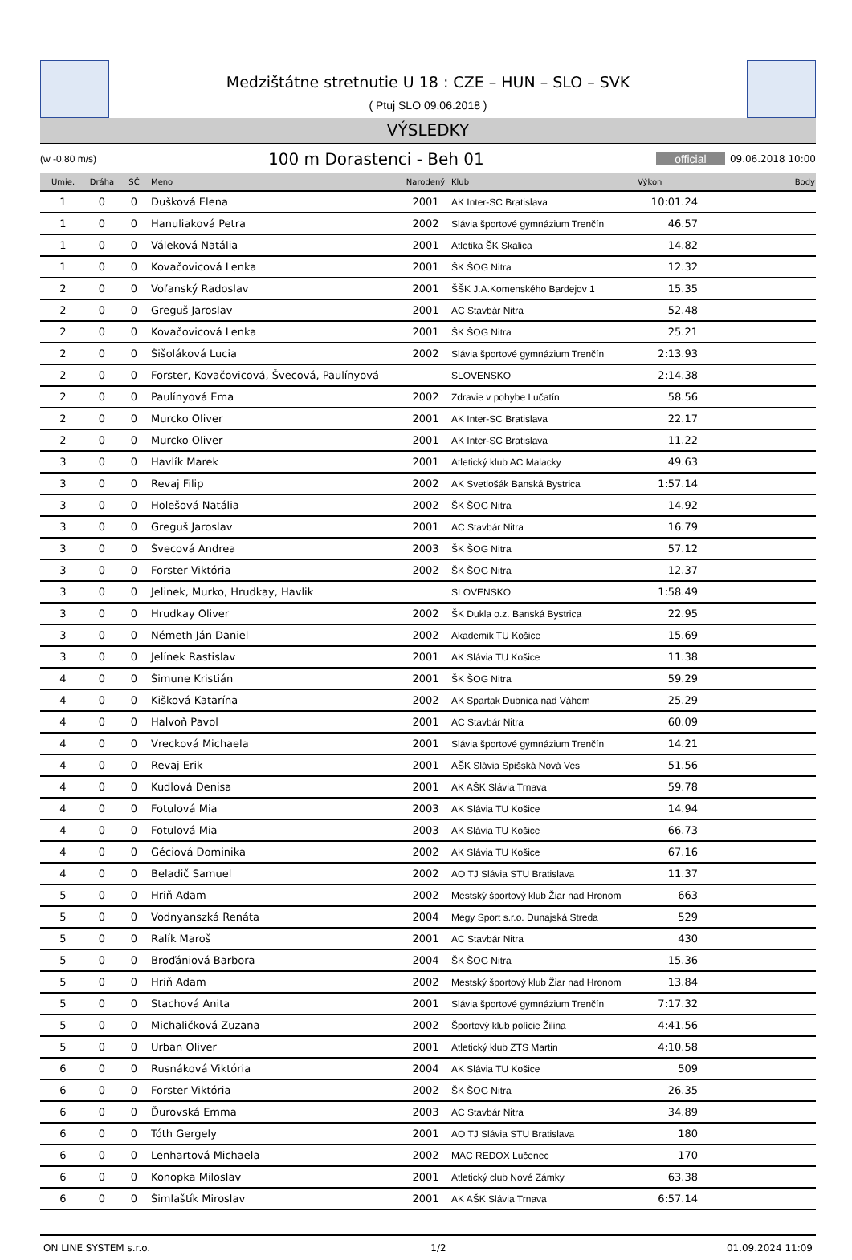Medzištátne stretnutie U 18 : CZE – HUN – SLO – SVK
( Ptuj SLO 09.06.2018 )
VÝSLEDKY
(w -0,80 m/s) 100 m Dorastenci - Beh 01 official 09.06.2018 10:00
| Umie. | Dráha | SČ | Meno | Narodený | Klub | Výkon | Body |
| --- | --- | --- | --- | --- | --- | --- | --- |
| 1 | 0 | 0 | Dušková Elena | 2001 | AK Inter-SC Bratislava | 10:01.24 | |
| 1 | 0 | 0 | Hanuliaková Petra | 2002 | Slávia športové gymnázium Trenčín | 46.57 | |
| 1 | 0 | 0 | Váleková Natália | 2001 | Atletika ŠK Skalica | 14.82 | |
| 1 | 0 | 0 | Kovačovicová Lenka | 2001 | ŠK ŠOG Nitra | 12.32 | |
| 2 | 0 | 0 | Voľanský Radoslav | 2001 | ŠŠK J.A.Komenského Bardejov 1 | 15.35 | |
| 2 | 0 | 0 | Greguš Jaroslav | 2001 | AC Stavbár Nitra | 52.48 | |
| 2 | 0 | 0 | Kovačovicová Lenka | 2001 | ŠK ŠOG Nitra | 25.21 | |
| 2 | 0 | 0 | Šišoláková Lucia | 2002 | Slávia športové gymnázium Trenčín | 2:13.93 | |
| 2 | 0 | 0 | Forster, Kovačovicová, Švecová, Paulínyová | | SLOVENSKO | 2:14.38 | |
| 2 | 0 | 0 | Paulínyová Ema | 2002 | Zdravie v pohybe Lučatín | 58.56 | |
| 2 | 0 | 0 | Murcko Oliver | 2001 | AK Inter-SC Bratislava | 22.17 | |
| 2 | 0 | 0 | Murcko Oliver | 2001 | AK Inter-SC Bratislava | 11.22 | |
| 3 | 0 | 0 | Havlík Marek | 2001 | Atletický klub AC Malacky | 49.63 | |
| 3 | 0 | 0 | Revaj Filip | 2002 | AK Svetlošák Banská Bystrica | 1:57.14 | |
| 3 | 0 | 0 | Holešová Natália | 2002 | ŠK ŠOG Nitra | 14.92 | |
| 3 | 0 | 0 | Greguš Jaroslav | 2001 | AC Stavbár Nitra | 16.79 | |
| 3 | 0 | 0 | Švecová Andrea | 2003 | ŠK ŠOG Nitra | 57.12 | |
| 3 | 0 | 0 | Forster Viktória | 2002 | ŠK ŠOG Nitra | 12.37 | |
| 3 | 0 | 0 | Jelinek, Murko, Hrudkay, Havlik | | SLOVENSKO | 1:58.49 | |
| 3 | 0 | 0 | Hrudkay Oliver | 2002 | ŠK Dukla o.z. Banská Bystrica | 22.95 | |
| 3 | 0 | 0 | Németh Ján Daniel | 2002 | Akademik TU Košice | 15.69 | |
| 3 | 0 | 0 | Jelínek Rastislav | 2001 | AK Slávia TU Košice | 11.38 | |
| 4 | 0 | 0 | Šimune Kristián | 2001 | ŠK ŠOG Nitra | 59.29 | |
| 4 | 0 | 0 | Kišková Katarína | 2002 | AK Spartak Dubnica nad Váhom | 25.29 | |
| 4 | 0 | 0 | Halvoň Pavol | 2001 | AC Stavbár Nitra | 60.09 | |
| 4 | 0 | 0 | Vrecková Michaela | 2001 | Slávia športové gymnázium Trenčín | 14.21 | |
| 4 | 0 | 0 | Revaj Erik | 2001 | AŠK Slávia Spišská Nová Ves | 51.56 | |
| 4 | 0 | 0 | Kudlová Denisa | 2001 | AK AŠK Slávia Trnava | 59.78 | |
| 4 | 0 | 0 | Fotulová Mia | 2003 | AK Slávia TU Košice | 14.94 | |
| 4 | 0 | 0 | Fotulová Mia | 2003 | AK Slávia TU Košice | 66.73 | |
| 4 | 0 | 0 | Géciová Dominika | 2002 | AK Slávia TU Košice | 67.16 | |
| 4 | 0 | 0 | Beladič Samuel | 2002 | AO TJ Slávia STU Bratislava | 11.37 | |
| 5 | 0 | 0 | Hriň Adam | 2002 | Mestský športový klub Žiar nad Hronom | 663 | |
| 5 | 0 | 0 | Vodnyanszká Renáta | 2004 | Megy Sport s.r.o. Dunajská Streda | 529 | |
| 5 | 0 | 0 | Ralík Maroš | 2001 | AC Stavbár Nitra | 430 | |
| 5 | 0 | 0 | Broďániová Barbora | 2004 | ŠK ŠOG Nitra | 15.36 | |
| 5 | 0 | 0 | Hriň Adam | 2002 | Mestský športový klub Žiar nad Hronom | 13.84 | |
| 5 | 0 | 0 | Stachová Anita | 2001 | Slávia športové gymnázium Trenčín | 7:17.32 | |
| 5 | 0 | 0 | Michaličková Zuzana | 2002 | Športový klub polície Žilina | 4:41.56 | |
| 5 | 0 | 0 | Urban Oliver | 2001 | Atletický klub ZTS Martin | 4:10.58 | |
| 6 | 0 | 0 | Rusnáková Viktória | 2004 | AK Slávia TU Košice | 509 | |
| 6 | 0 | 0 | Forster Viktória | 2002 | ŠK ŠOG Nitra | 26.35 | |
| 6 | 0 | 0 | Ďurovská Emma | 2003 | AC Stavbár Nitra | 34.89 | |
| 6 | 0 | 0 | Tóth Gergely | 2001 | AO TJ Slávia STU Bratislava | 180 | |
| 6 | 0 | 0 | Lenhartová Michaela | 2002 | MAC REDOX Lučenec | 170 | |
| 6 | 0 | 0 | Konopka Miloslav | 2001 | Atletický club Nové Zámky | 63.38 | |
| 6 | 0 | 0 | Šimlaštík Miroslav | 2001 | AK AŠK Slávia Trnava | 6:57.14 | |
ON LINE SYSTEM s.r.o. 1/2 01.09.2024 11:09